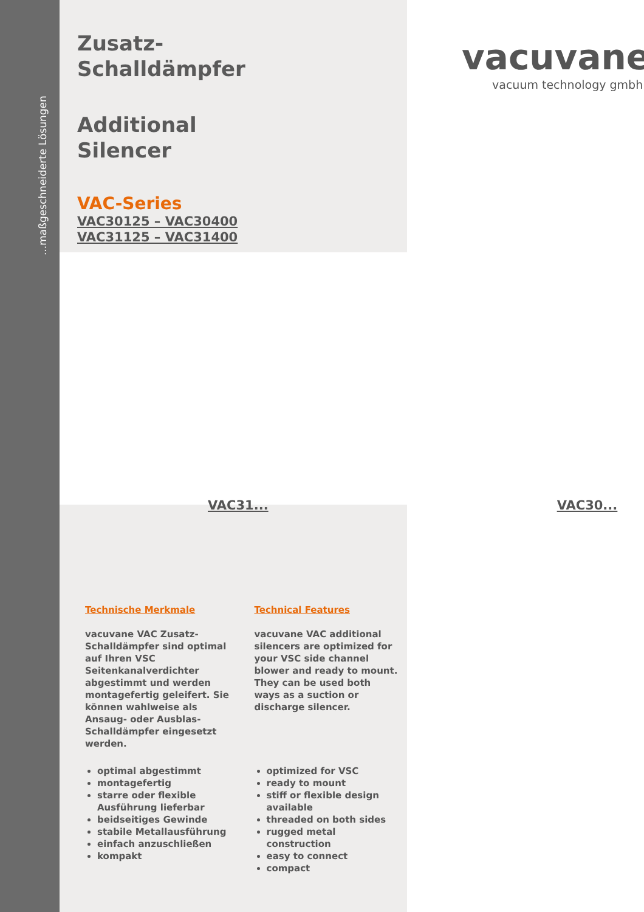...maßgeschneiderte Lösungen
vacuvane
vacuum technology gmbh
Zusatz-
Schalldämpfer
Additional
Silencer
VAC-Series
VAC30125 – VAC30400
VAC31125 – VAC31400
VAC31... VAC30...
Technische Merkmale
vacuvane VAC Zusatz-Schalldämpfer sind optimal auf Ihren VSC Seitenkanalverdichter abgestimmt und werden montagefertig geleifert. Sie können wahlweise als Ansaug- oder Ausblas-Schalldämpfer eingesetzt werden.
optimal abgestimmt
montagefertig
starre oder flexible Ausführung lieferbar
beidseitiges Gewinde
stabile Metallausführung
einfach anzuschließen
kompakt
Technical Features
vacuvane VAC additional silencers are optimized for your VSC side channel blower and ready to mount.
They can be used both ways as a suction or discharge silencer.
optimized for VSC
ready to mount
stiff or flexible design available
threaded on both sides
rugged metal construction
easy to connect
compact